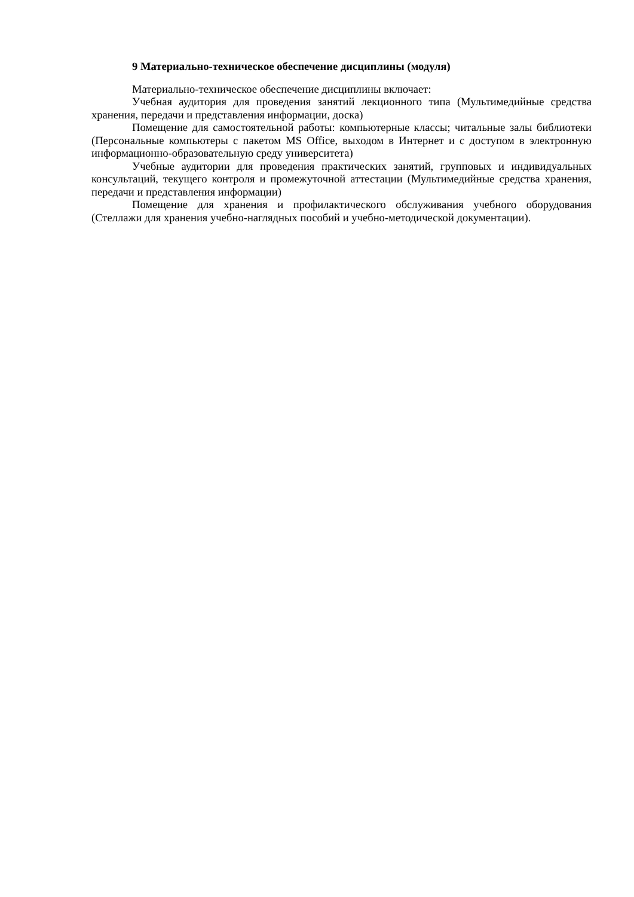9 Материально-техническое обеспечение дисциплины (модуля)
Материально-техническое обеспечение дисциплины включает:
Учебная аудитория для проведения занятий лекционного типа (Мультимедийные средства хранения, передачи и представления информации, доска)
Помещение для самостоятельной работы: компьютерные классы; читальные залы библиотеки (Персональные компьютеры с пакетом MS Office, выходом в Интернет и с доступом в электронную информационно-образовательную среду университета)
Учебные аудитории для проведения практических занятий, групповых и индивидуальных консультаций, текущего контроля и промежуточной аттестации (Мультимедийные средства хранения, передачи и представления информации)
Помещение для хранения и профилактического обслуживания учебного оборудования (Стеллажи для хранения учебно-наглядных пособий и учебно-методической документации).